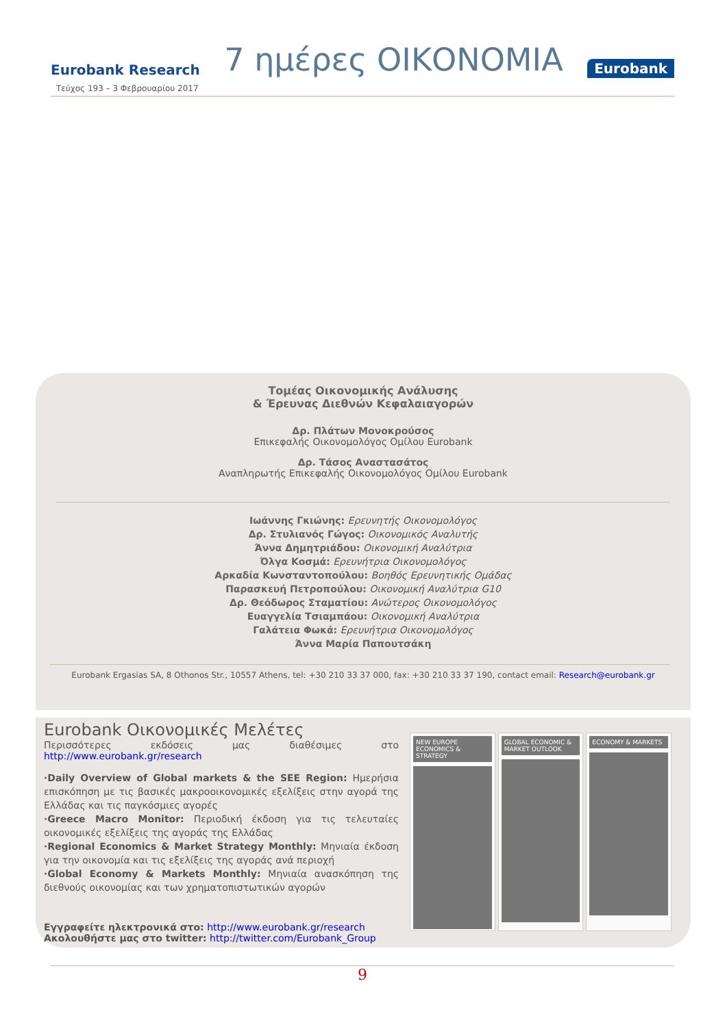Eurobank Research 7 ημέρες ΟΙΚΟΝΟΜΙΑ Eurobank
Τεύχος 193 – 3 Φεβρουαρίου 2017
Τομέας Οικονομικής Ανάλυσης
& Έρευνας Διεθνών Κεφαλαιαγορών
Δρ. Πλάτων Μονοκρούσος
Επικεφαλής Οικονομολόγος Ομίλου Eurobank
Δρ. Τάσος Αναστασάτος
Αναπληρωτής Επικεφαλής Οικονομολόγος Ομίλου Eurobank
Ιωάννης Γκιώνης: Ερευνητής Οικονομολόγος
Δρ. Στυλιανός Γώγος: Οικονομικός Αναλυτής
Άννα Δημητριάδου: Οικονομική Αναλύτρια
Όλγα Κοσμά: Ερευνήτρια Οικονομολόγος
Αρκαδία Κωνσταντοπούλου: Βοηθός Ερευνητικής Ομάδας
Παρασκευή Πετροπούλου: Οικονομική Αναλύτρια G10
Δρ. Θεόδωρος Σταματίου: Ανώτερος Οικονομολόγος
Ευαγγελία Τσιαμπάου: Οικονομική Αναλύτρια
Γαλάτεια Φωκά: Ερευνήτρια Οικονομολόγος
Άννα Μαρία Παπουτσάκη
Eurobank Ergasias SA, 8 Othonos Str., 10557 Athens, tel: +30 210 33 37 000, fax: +30 210 33 37 190, contact email: Research@eurobank.gr
Eurobank Οικονομικές Μελέτες
Περισσότερες εκδόσεις μας διαθέσιμες στο http://www.eurobank.gr/research
·Daily Overview of Global markets & the SEE Region: Ημερήσια επισκόπηση με τις βασικές μακροοικονομικές εξελίξεις στην αγορά της Ελλάδας και τις παγκόσμιες αγορές
·Greece Macro Monitor: Περιοδική έκδοση για τις τελευταίες οικονομικές εξελίξεις της αγοράς της Ελλάδας
·Regional Economics & Market Strategy Monthly: Μηνιαία έκδοση για την οικονομία και τις εξελίξεις της αγοράς ανά περιοχή
·Global Economy & Markets Monthly: Μηνιαία ανασκόπηση της διεθνούς οικονομίας και των χρηματοπιστωτικών αγορών
Εγγραφείτε ηλεκτρονικά στο: http://www.eurobank.gr/research
Ακολουθήστε μας στο twitter: http://twitter.com/Eurobank_Group
NEW EUROPE ECONOMICS & STRATEGY
GLOBAL ECONOMIC & MARKET OUTLOOK
ECONOMY & MARKETS
9